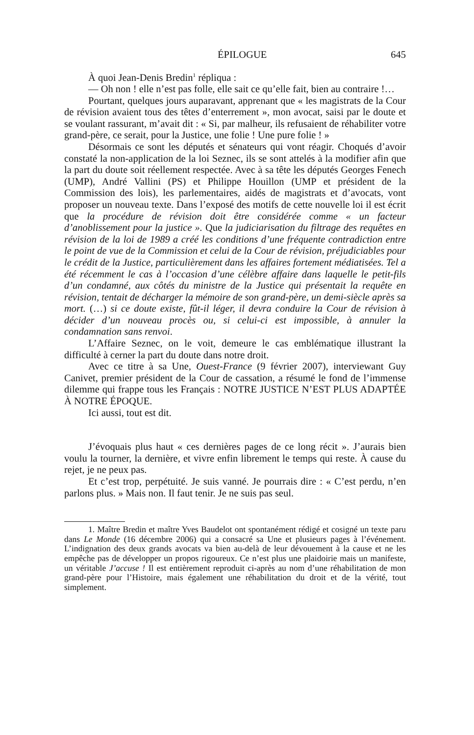ÉPILOGUE 645
À quoi Jean-Denis Bredin<sup>1</sup> répliqua :
— Oh non ! elle n’est pas folle, elle sait ce qu’elle fait, bien au contraire !…
Pourtant, quelques jours auparavant, apprenant que « les magistrats de la Cour de révision avaient tous des têtes d’enterrement », mon avocat, saisi par le doute et se voulant rassurant, m’avait dit : « Si, par malheur, ils refusaient de réhabiliter votre grand-père, ce serait, pour la Justice, une folie ! Une pure folie ! »
Désormais ce sont les députés et sénateurs qui vont réagir. Choqués d’avoir constaté la non-application de la loi Seznec, ils se sont attelés à la modifier afin que la part du doute soit réellement respectée. Avec à sa tête les députés Georges Fenech (UMP), André Vallini (PS) et Philippe Houillon (UMP et président de la Commission des lois), les parlementaires, aidés de magistrats et d’avocats, vont proposer un nouveau texte. Dans l’exposé des motifs de cette nouvelle loi il est écrit que la procédure de révision doit être considérée comme « un facteur d’anoblissement pour la justice ». Que la judiciarisation du filtrage des requêtes en révision de la loi de 1989 a créé les conditions d’une fréquente contradiction entre le point de vue de la Commission et celui de la Cour de révision, préjudiciables pour le crédit de la Justice, particulièrement dans les affaires fortement médiatisées. Tel a été récemment le cas à l’occasion d’une célèbre affaire dans laquelle le petit-fils d’un condamné, aux côtés du ministre de la Justice qui présentait la requête en révision, tentait de décharger la mémoire de son grand-père, un demi-siècle après sa mort. (…) si ce doute existe, fût-il léger, il devra conduire la Cour de révision à décider d’un nouveau procès ou, si celui-ci est impossible, à annuler la condamnation sans renvoi.
L’Affaire Seznec, on le voit, demeure le cas emblématique illustrant la difficulté à cerner la part du doute dans notre droit.
Avec ce titre à sa Une, Ouest-France (9 février 2007), interviewant Guy Canivet, premier président de la Cour de cassation, a résumé le fond de l’immense dilemme qui frappe tous les Français : NOTRE JUSTICE N’EST PLUS ADAPTÉE À NOTRE ÉPOQUE.
Ici aussi, tout est dit.
J’évoquais plus haut « ces dernières pages de ce long récit ». J’aurais bien voulu la tourner, la dernière, et vivre enfin librement le temps qui reste. À cause du rejet, je ne peux pas.
Et c’est trop, perpétuité. Je suis vanné. Je pourrais dire : « C’est perdu, n’en parlons plus. » Mais non. Il faut tenir. Je ne suis pas seul.
1. Maître Bredin et maître Yves Baudelot ont spontanément rédigé et cosigné un texte paru dans Le Monde (16 décembre 2006) qui a consacré sa Une et plusieurs pages à l’événement. L’indignation des deux grands avocats va bien au-delà de leur dévouement à la cause et ne les empêche pas de développer un propos rigoureux. Ce n’est plus une plaidoirie mais un manifeste, un véritable J’accuse ! Il est entièrement reproduit ci-après au nom d’une réhabilitation de mon grand-père pour l’Histoire, mais également une réhabilitation du droit et de la vérité, tout simplement.